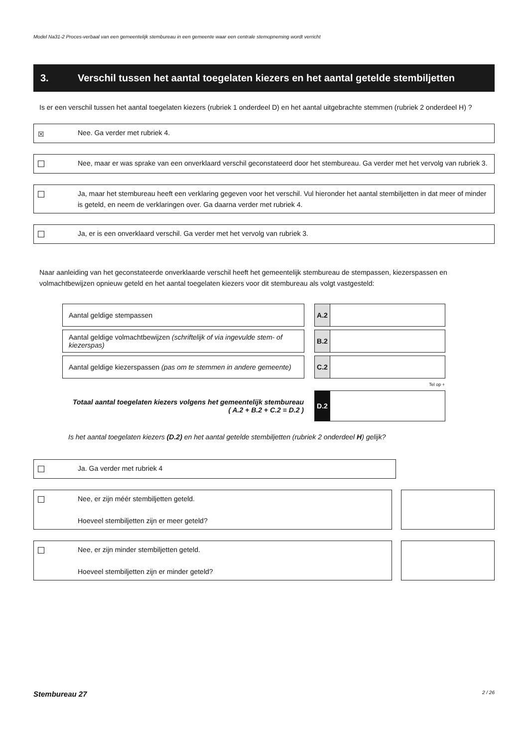Model Na31-2 Proces-verbaal van een gemeentelijk stembureau in een gemeente waar een centrale stemopneming wordt verricht
3. Verschil tussen het aantal toegelaten kiezers en het aantal getelde stembiljetten
Is er een verschil tussen het aantal toegelaten kiezers (rubriek 1 onderdeel D) en het aantal uitgebrachte stemmen (rubriek 2 onderdeel H) ?
☒
Nee. Ga verder met rubriek 4.
Nee, maar er was sprake van een onverklaard verschil geconstateerd door het stembureau. Ga verder met het vervolg van rubriek 3.
Ja, maar het stembureau heeft een verklaring gegeven voor het verschil. Vul hieronder het aantal stembiljetten in dat meer of minder is geteld, en neem de verklaringen over. Ga daarna verder met rubriek 4.
Ja, er is een onverklaard verschil. Ga verder met het vervolg van rubriek 3.
Naar aanleiding van het geconstateerde onverklaarde verschil heeft het gemeentelijk stembureau de stempassen, kiezerspassen en volmachtbewijzen opnieuw geteld en het aantal toegelaten kiezers voor dit stembureau als volgt vastgesteld:
| Aantal geldige stempassen | | A.2 | |
| Aantal geldige volmachtbewijzen (schriftelijk of via ingevulde stem- of kiezerspas) | | B.2 | |
| Aantal geldige kiezerspassen (pas om te stemmen in andere gemeente) | | C.2 | |
| | | Tel op + | |
| Totaal aantal toegelaten kiezers volgens het gemeentelijk stembureau ( A.2 + B.2 + C.2 = D.2 ) | | D.2 | |
Is het aantal toegelaten kiezers (D.2) en het aantal getelde stembiljetten (rubriek 2 onderdeel H) gelijk?
Ja. Ga verder met rubriek 4
Nee, er zijn méér stembiljetten geteld.
Hoeveel stembiljetten zijn er meer geteld?
Nee, er zijn minder stembiljetten geteld.
Hoeveel stembiljetten zijn er minder geteld?
Stembureau 27 2 / 26